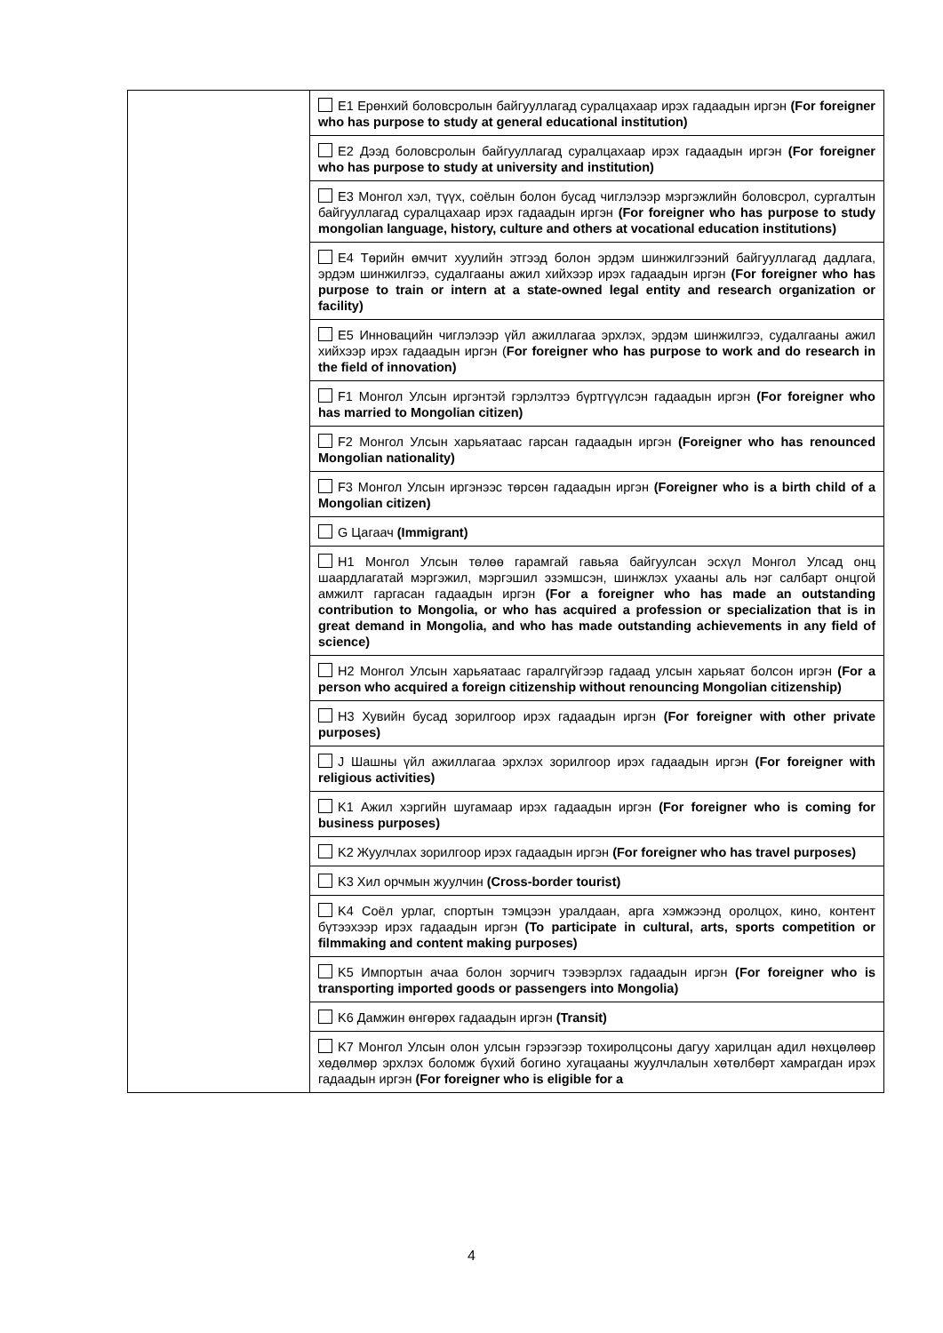| | E1 Ерөнхий боловсролын байгууллагад суралцахаар ирэх гадаадын иргэн (For foreigner who has purpose to study at general educational institution) |
| | E2 Дээд боловсролын байгууллагад суралцахаар ирэх гадаадын иргэн (For foreigner who has purpose to study at university and institution) |
| | E3 Монгол хэл, түүх, соёлын болон бусад чиглэлээр мэргэжлийн боловсрол, сургалтын байгууллагад суралцахаар ирэх гадаадын иргэн (For foreigner who has purpose to study mongolian language, history, culture and others at vocational education institutions) |
| | E4 Төрийн өмчит хуулийн этгээд болон эрдэм шинжилгээний байгууллагад дадлага, эрдэм шинжилгээ, судалгааны ажил хийхээр ирэх гадаадын иргэн (For foreigner who has purpose to train or intern at a state-owned legal entity and research organization or facility) |
| | E5 Инновацийн чиглэлээр үйл ажиллагаа эрхлэх, эрдэм шинжилгээ, судалгааны ажил хийхээр ирэх гадаадын иргэн ( For foreigner who has purpose to work and do research in the field of innovation) |
| | F1 Монгол Улсын иргэнтэй гэрлэлтээ бүртгүүлсэн гадаадын иргэн (For foreigner who has married to Mongolian citizen) |
| | F2 Монгол Улсын харьяатаас гарсан гадаадын иргэн (Foreigner who has renounced Mongolian nationality) |
| | F3 Монгол Улсын иргэнээс төрсөн гадаадын иргэн (Foreigner who is a birth child of a Mongolian citizen) |
| | G Цагаач (Immigrant) |
| | H1 Монгол Улсын төлөө гарамгай гавьяа байгуулсан эсхүл Монгол Улсад онц шаардлагатай мэргэжил, мэргэшил эзэмшсэн, шинжлэх ухааны аль нэг салбарт онцгой амжилт гаргасан гадаадын иргэн (For a foreigner who has made an outstanding contribution to Mongolia, or who has acquired a profession or specialization that is in great demand in Mongolia, and who has made outstanding achievements in any field of science) |
| | H2 Монгол Улсын харьяатаас гаралгүйгээр гадаад улсын харьяат болсон иргэн (For a person who acquired a foreign citizenship without renouncing Mongolian citizenship) |
| | H3 Хувийн бусад зорилгоор ирэх гадаадын иргэн (For foreigner with other private purposes) |
| | J Шашны үйл ажиллагаа эрхлэх зорилгоор ирэх гадаадын иргэн (For foreigner with religious activities) |
| | K1 Ажил хэргийн шугамаар ирэх гадаадын иргэн (For foreigner who is coming for business purposes) |
| | K2 Жуулчлах зорилгоор ирэх гадаадын иргэн (For foreigner who has travel purposes) |
| | K3 Хил орчмын жуулчин (Cross-border tourist) |
| | K4 Соёл урлаг, спортын тэмцээн уралдаан, арга хэмжээнд оролцох, кино, контент бүтээхээр ирэх гадаадын иргэн (To participate in cultural, arts, sports competition or filmmaking and content making purposes) |
| | K5 Импортын ачаа болон зорчигч тээвэрлэх гадаадын иргэн (For foreigner who is transporting imported goods or passengers into Mongolia) |
| | K6 Дамжин өнгөрөх гадаадын иргэн (Transit) |
| | K7 Монгол Улсын олон улсын гэрээгээр тохиролцсоны дагуу харилцан адил нөхцөлөөр хөдөлмөр эрхлэх боломж бүхий богино хугацааны жуулчлалын хөтөлбөрт хамрагдан ирэх гадаадын иргэн (For foreigner who is eligible for a |
4